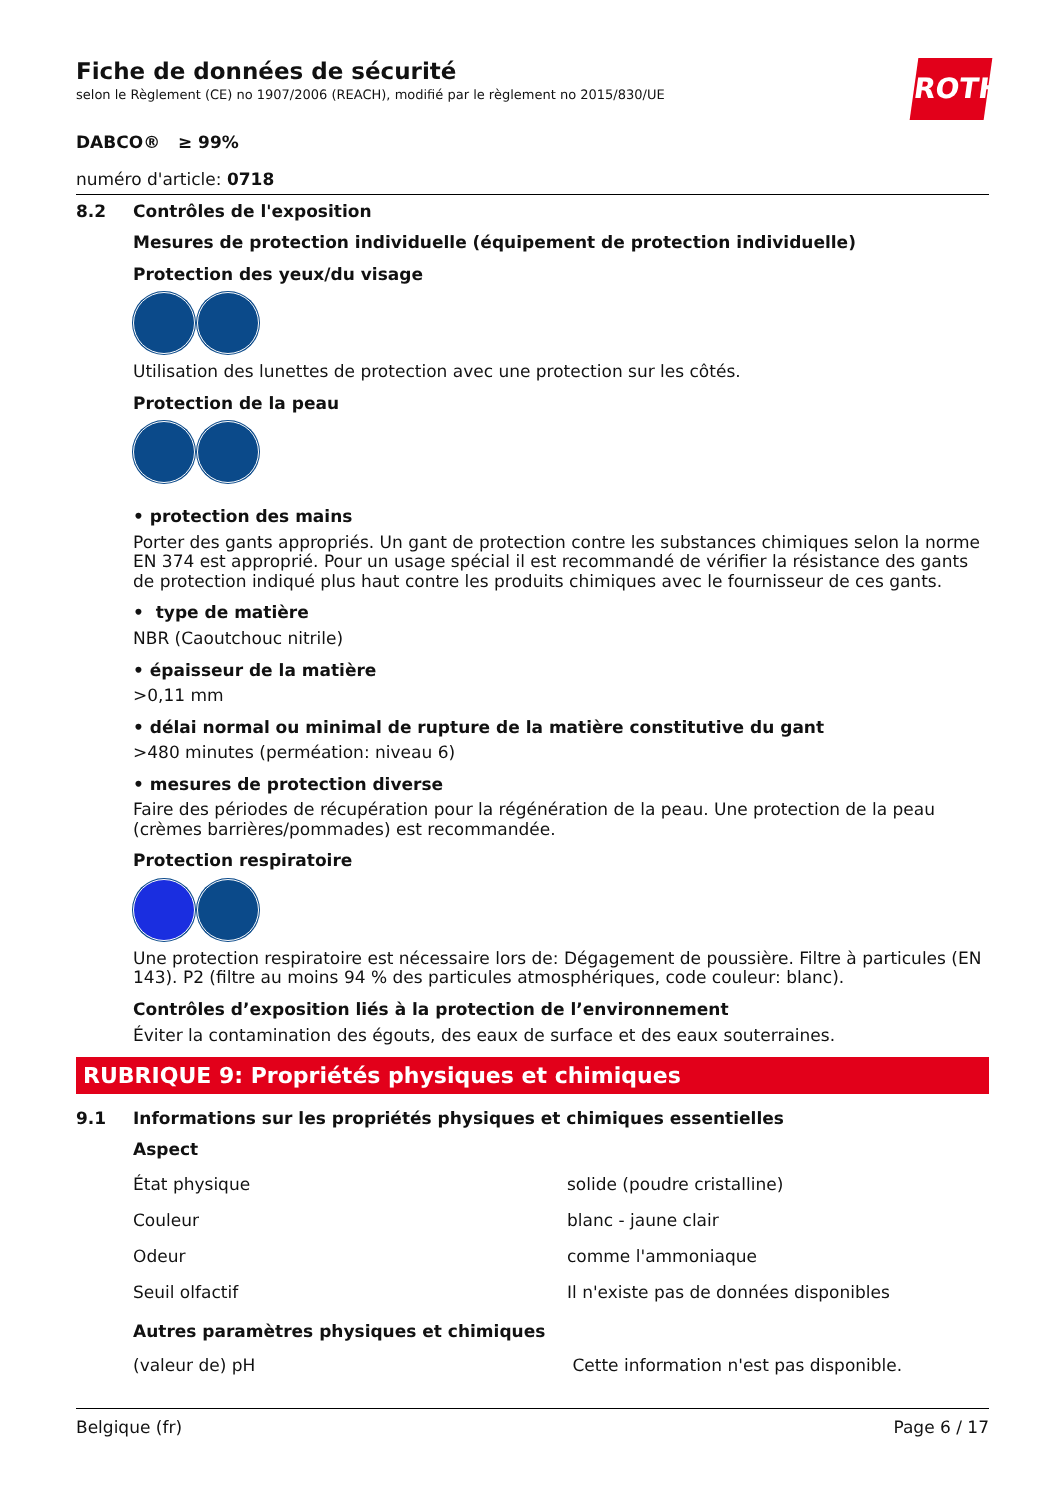ROTH
Fiche de données de sécurité
selon le Règlement (CE) no 1907/2006 (REACH), modifié par le règlement no 2015/830/UE
DABCO® ≥ 99%
numéro d'article: 0718
8.2 Contrôles de l'exposition
Mesures de protection individuelle (équipement de protection individuelle)
Protection des yeux/du visage
Utilisation des lunettes de protection avec une protection sur les côtés.
Protection de la peau
• protection des mains
Porter des gants appropriés. Un gant de protection contre les substances chimiques selon la norme EN 374 est approprié. Pour un usage spécial il est recommandé de vérifier la résistance des gants de protection indiqué plus haut contre les produits chimiques avec le fournisseur de ces gants.
• type de matière
NBR (Caoutchouc nitrile)
• épaisseur de la matière
>0,11 mm
• délai normal ou minimal de rupture de la matière constitutive du gant
>480 minutes (perméation: niveau 6)
• mesures de protection diverse
Faire des périodes de récupération pour la régénération de la peau. Une protection de la peau (crèmes barrières/pommades) est recommandée.
Protection respiratoire
Une protection respiratoire est nécessaire lors de: Dégagement de poussière. Filtre à particules (EN 143). P2 (filtre au moins 94 % des particules atmosphériques, code couleur: blanc).
Contrôles d’exposition liés à la protection de l’environnement
Éviter la contamination des égouts, des eaux de surface et des eaux souterraines.
RUBRIQUE 9: Propriétés physiques et chimiques
9.1 Informations sur les propriétés physiques et chimiques essentielles
Aspect
| État physique | solide (poudre cristalline) |
| Couleur | blanc - jaune clair |
| Odeur | comme l'ammoniaque |
| Seuil olfactif | Il n'existe pas de données disponibles |
Autres paramètres physiques et chimiques
| (valeur de) pH | Cette information n'est pas disponible. |
Belgique (fr) Page 6 / 17